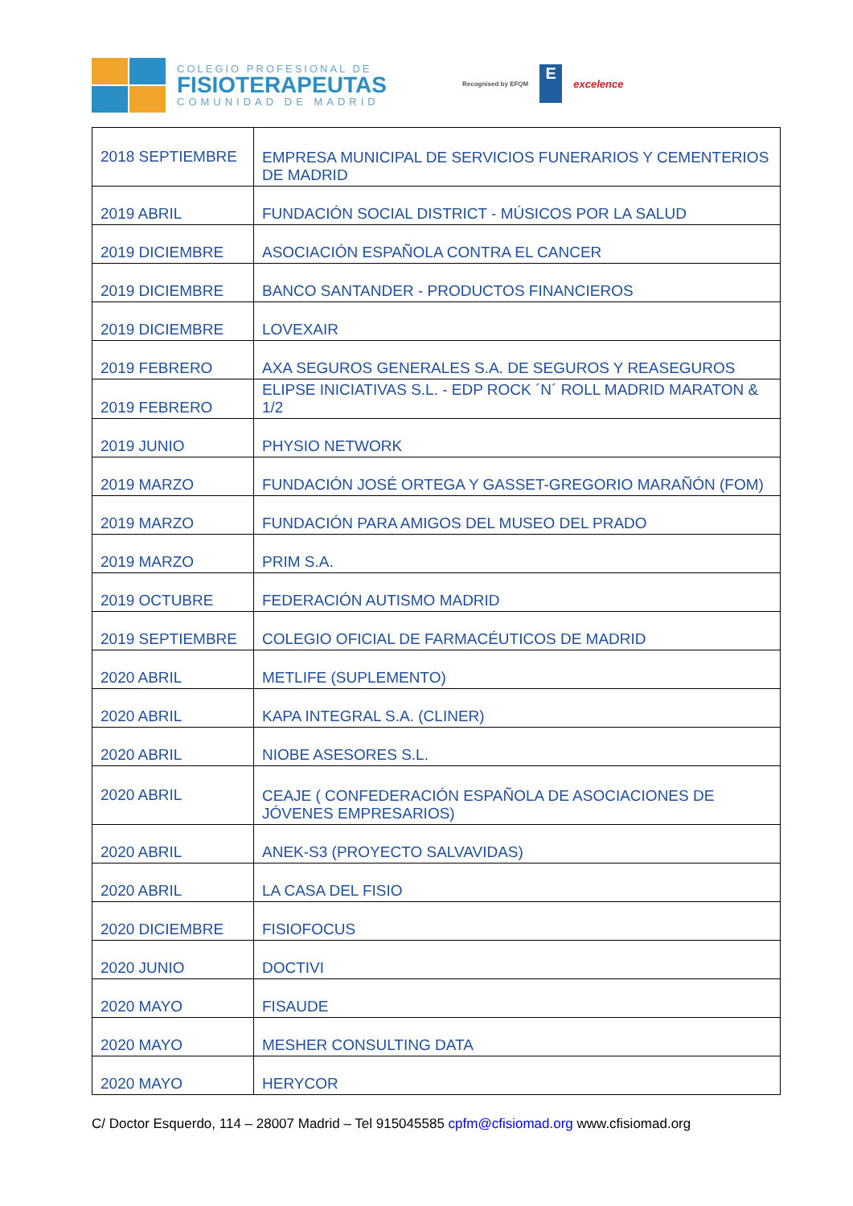COLEGIO PROFESIONAL DE
FISIOTERAPEUTAS
COMUNIDAD DE MADRID
Recognised by EFQM
E
excelence
| 2018 SEPTIEMBRE | EMPRESA MUNICIPAL DE SERVICIOS FUNERARIOS Y CEMENTERIOS DE MADRID |
| 2019 ABRIL | FUNDACIÓN SOCIAL DISTRICT - MÚSICOS POR LA SALUD |
| 2019 DICIEMBRE | ASOCIACIÓN ESPAÑOLA CONTRA EL CANCER |
| 2019 DICIEMBRE | BANCO SANTANDER - PRODUCTOS FINANCIEROS |
| 2019 DICIEMBRE | LOVEXAIR |
| 2019 FEBRERO | AXA SEGUROS GENERALES S.A. DE SEGUROS Y REASEGUROS |
| 2019 FEBRERO | ELIPSE INICIATIVAS S.L. - EDP ROCK ´N´ ROLL MADRID MARATON & 1/2 |
| 2019 JUNIO | PHYSIO NETWORK |
| 2019 MARZO | FUNDACIÓN JOSÉ ORTEGA Y GASSET-GREGORIO MARAÑÓN (FOM) |
| 2019 MARZO | FUNDACIÓN PARA AMIGOS DEL MUSEO DEL PRADO |
| 2019 MARZO | PRIM S.A. |
| 2019 OCTUBRE | FEDERACIÓN AUTISMO MADRID |
| 2019 SEPTIEMBRE | COLEGIO OFICIAL DE FARMACÉUTICOS DE MADRID |
| 2020 ABRIL | METLIFE (SUPLEMENTO) |
| 2020 ABRIL | KAPA INTEGRAL S.A. (CLINER) |
| 2020 ABRIL | NIOBE ASESORES S.L. |
| 2020 ABRIL | CEAJE ( CONFEDERACIÓN ESPAÑOLA DE ASOCIACIONES DE JÓVENES EMPRESARIOS) |
| 2020 ABRIL | ANEK-S3 (PROYECTO SALVAVIDAS) |
| 2020 ABRIL | LA CASA DEL FISIO |
| 2020 DICIEMBRE | FISIOFOCUS |
| 2020 JUNIO | DOCTIVI |
| 2020 MAYO | FISAUDE |
| 2020 MAYO | MESHER CONSULTING DATA |
| 2020 MAYO | HERYCOR |
C/ Doctor Esquerdo, 114 – 28007 Madrid – Tel 915045585 cpfm@cfisiomad.org www.cfisiomad.org